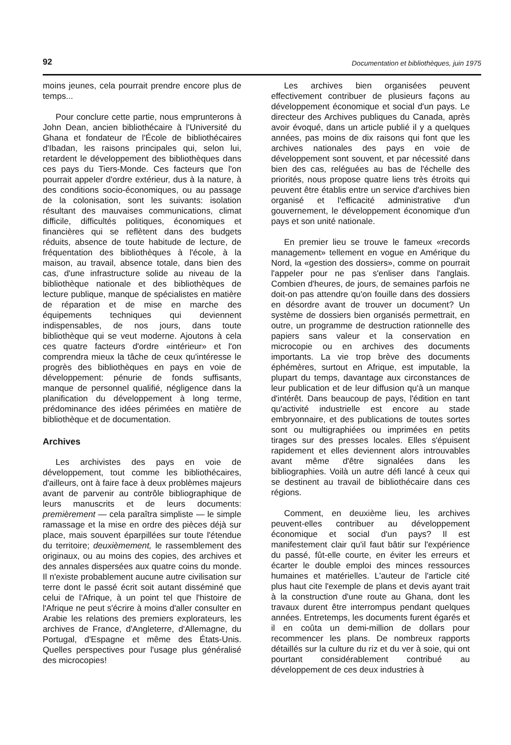92 Documentation et bibliothèques, juin 1975
moins jeunes, cela pourrait prendre encore plus de temps...
Pour conclure cette partie, nous emprunterons à John Dean, ancien bibliothécaire à l'Université du Ghana et fondateur de l'École de bibliothécaires d'Ibadan, les raisons principales qui, selon lui, retardent le développement des bibliothèques dans ces pays du Tiers-Monde. Ces facteurs que l'on pourrait appeler d'ordre extérieur, dus à la nature, à des conditions socio-économiques, ou au passage de la colonisation, sont les suivants: isolation résultant des mauvaises communications, climat difficile, difficultés politiques, économiques et financières qui se reflètent dans des budgets réduits, absence de toute habitude de lecture, de fréquentation des bibliothèques à l'école, à la maison, au travail, absence totale, dans bien des cas, d'une infrastructure solide au niveau de la bibliothèque nationale et des bibliothèques de lecture publique, manque de spécialistes en matière de réparation et de mise en marche des équipements techniques qui deviennent indispensables, de nos jours, dans toute bibliothèque qui se veut moderne. Ajoutons à cela ces quatre facteurs d'ordre «intérieur» et l'on comprendra mieux la tâche de ceux qu'intéresse le progrès des bibliothèques en pays en voie de développement: pénurie de fonds suffisants, manque de personnel qualifié, négligence dans la planification du développement à long terme, prédominance des idées périmées en matière de bibliothèque et de documentation.
Archives
Les archivistes des pays en voie de développement, tout comme les bibliothécaires, d'ailleurs, ont à faire face à deux problèmes majeurs avant de parvenir au contrôle bibliographique de leurs manuscrits et de leurs documents: premièrement — cela paraîtra simpliste — le simple ramassage et la mise en ordre des pièces déjà sur place, mais souvent éparpillées sur toute l'étendue du territoire; deuxièmement, le rassemblement des originaux, ou au moins des copies, des archives et des annales dispersées aux quatre coins du monde. Il n'existe probablement aucune autre civilisation sur terre dont le passé écrit soit autant disséminé que celui de l'Afrique, à un point tel que l'histoire de l'Afrique ne peut s'écrire à moins d'aller consulter en Arabie les relations des premiers explorateurs, les archives de France, d'Angleterre, d'Allemagne, du Portugal, d'Espagne et même des États-Unis. Quelles perspectives pour l'usage plus généralisé des microcopies!
Les archives bien organisées peuvent effectivement contribuer de plusieurs façons au développement économique et social d'un pays. Le directeur des Archives publiques du Canada, après avoir évoqué, dans un article publié il y a quelques années, pas moins de dix raisons qui font que les archives nationales des pays en voie de développement sont souvent, et par nécessité dans bien des cas, reléguées au bas de l'échelle des priorités, nous propose quatre liens très étroits qui peuvent être établis entre un service d'archives bien organisé et l'efficacité administrative d'un gouvernement, le développement économique d'un pays et son unité nationale.
En premier lieu se trouve le fameux «records management» tellement en vogue en Amérique du Nord, la «gestion des dossiers», comme on pourrait l'appeler pour ne pas s'enliser dans l'anglais. Combien d'heures, de jours, de semaines parfois ne doit-on pas attendre qu'on fouille dans des dossiers en désordre avant de trouver un document? Un système de dossiers bien organisés permettrait, en outre, un programme de destruction rationnelle des papiers sans valeur et la conservation en microcopie ou en archives des documents importants. La vie trop brève des documents éphémères, surtout en Afrique, est imputable, la plupart du temps, davantage aux circonstances de leur publication et de leur diffusion qu'à un manque d'intérêt. Dans beaucoup de pays, l'édition en tant qu'activité industrielle est encore au stade embryonnaire, et des publications de toutes sortes sont ou multigraphiées ou imprimées en petits tirages sur des presses locales. Elles s'épuisent rapidement et elles deviennent alors introuvables avant même d'être signalées dans les bibliographies. Voilà un autre défi lancé à ceux qui se destinent au travail de bibliothécaire dans ces régions.
Comment, en deuxième lieu, les archives peuvent-elles contribuer au développement économique et social d'un pays? Il est manifestement clair qu'il faut bâtir sur l'expérience du passé, fût-elle courte, en éviter les erreurs et écarter le double emploi des minces ressources humaines et matérielles. L'auteur de l'article cité plus haut cite l'exemple de plans et devis ayant trait à la construction d'une route au Ghana, dont les travaux durent être interrompus pendant quelques années. Entretemps, les documents furent égarés et il en coûta un demi-million de dollars pour recommencer les plans. De nombreux rapports détaillés sur la culture du riz et du ver à soie, qui ont pourtant considérablement contribué au développement de ces deux industries à